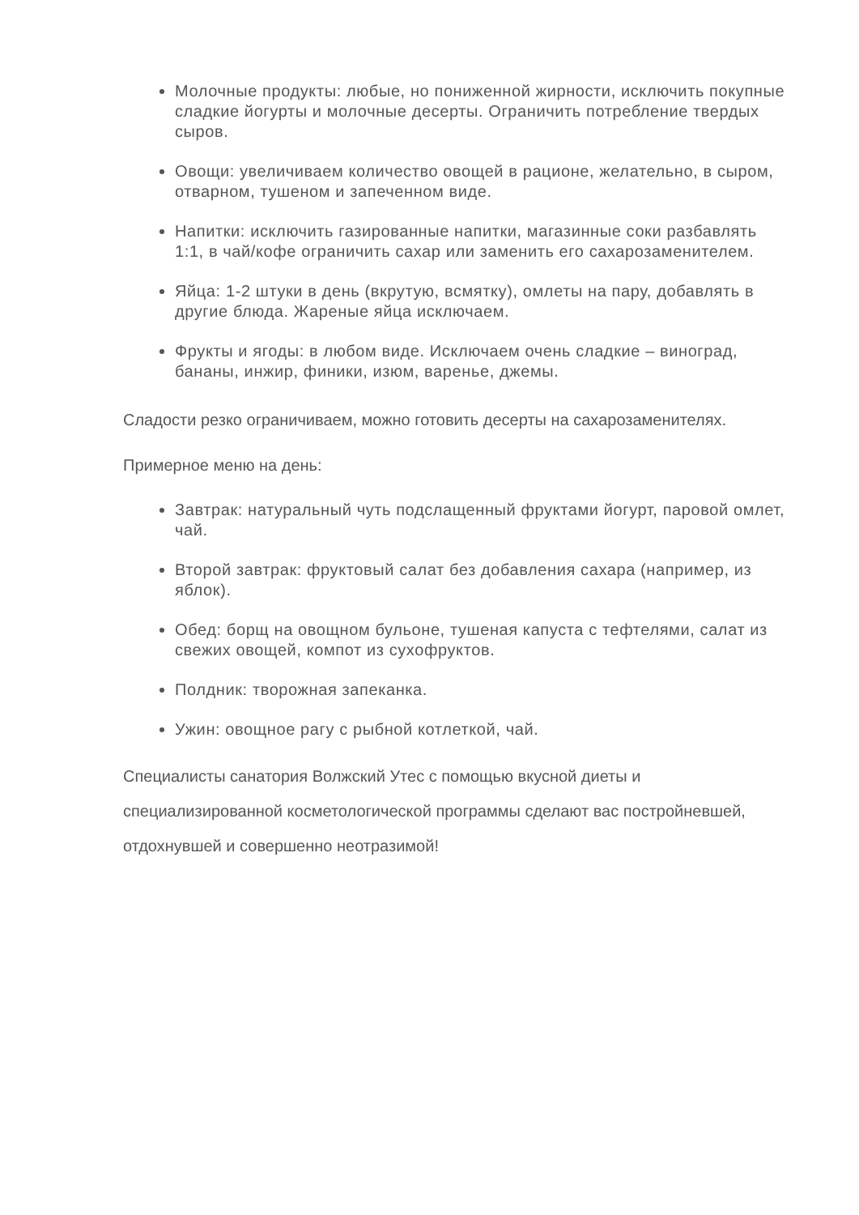Молочные продукты: любые, но пониженной жирности, исключить покупные сладкие йогурты и молочные десерты. Ограничить потребление твердых сыров.
Овощи: увеличиваем количество овощей в рационе, желательно, в сыром, отварном, тушеном и запеченном виде.
Напитки: исключить газированные напитки, магазинные соки разбавлять 1:1, в чай/кофе ограничить сахар или заменить его сахарозаменителем.
Яйца: 1-2 штуки в день (вкрутую, всмятку), омлеты на пару, добавлять в другие блюда. Жареные яйца исключаем.
Фрукты и ягоды: в любом виде. Исключаем очень сладкие – виноград, бананы, инжир, финики, изюм, варенье, джемы.
Сладости резко ограничиваем, можно готовить десерты на сахарозаменителях.
Примерное меню на день:
Завтрак: натуральный чуть подслащенный фруктами йогурт, паровой омлет, чай.
Второй завтрак: фруктовый салат без добавления сахара (например, из яблок).
Обед: борщ на овощном бульоне, тушеная капуста с тефтелями, салат из свежих овощей, компот из сухофруктов.
Полдник: творожная запеканка.
Ужин: овощное рагу с рыбной котлеткой, чай.
Специалисты санатория Волжский Утес с помощью вкусной диеты и специализированной косметологической программы сделают вас постройневшей, отдохнувшей и совершенно неотразимой!